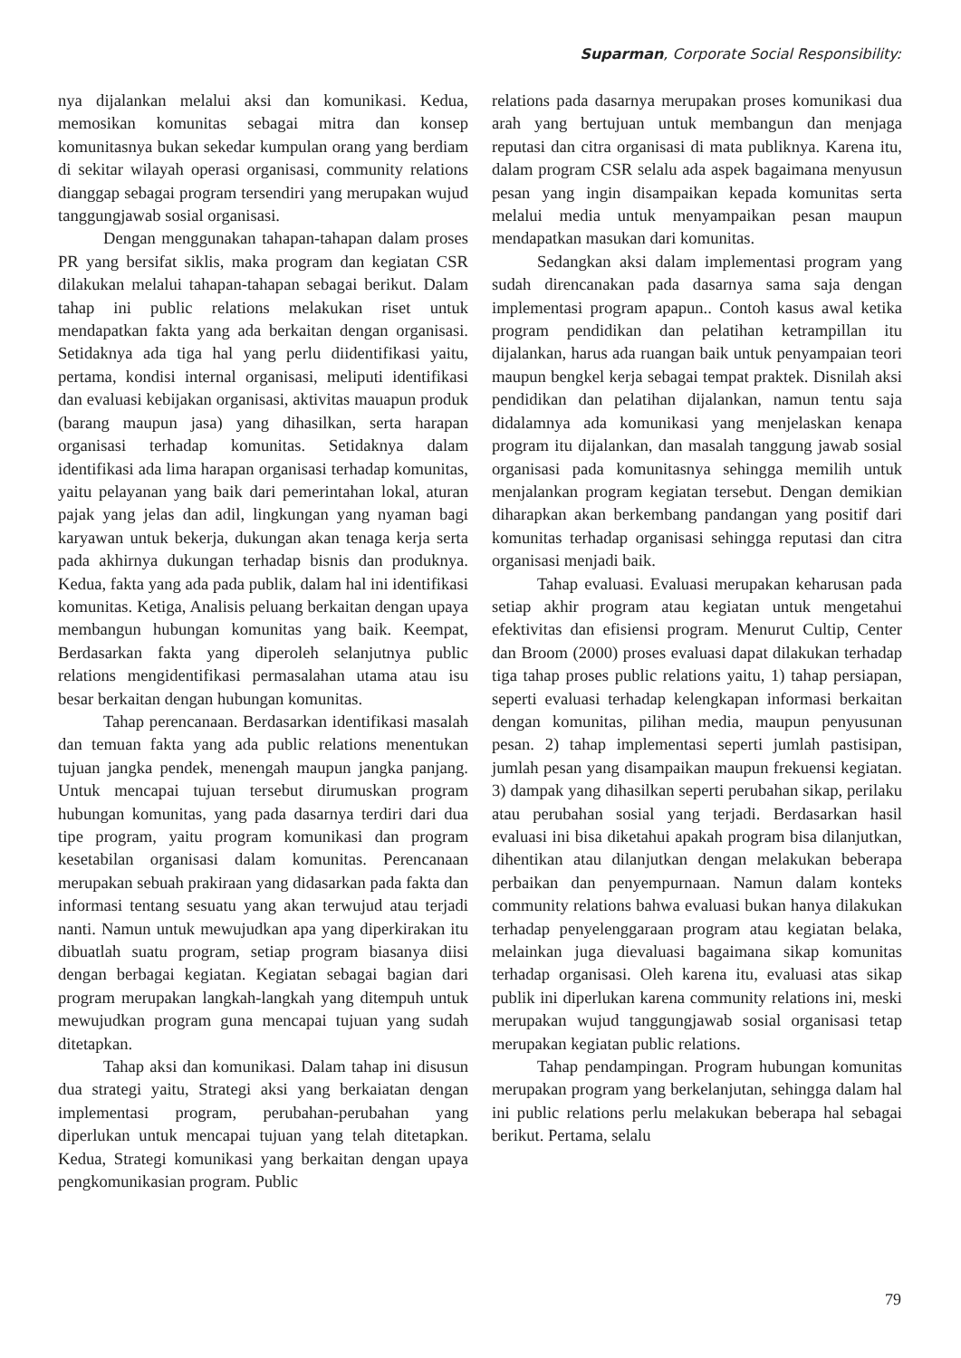Suparman, Corporate Social Responsibility:
nya dijalankan melalui aksi dan komunikasi. Kedua, memosikan komunitas sebagai mitra dan konsep komunitasnya bukan sekedar kumpulan orang yang berdiam di sekitar wilayah operasi organisasi, community relations dianggap sebagai program tersendiri yang merupakan wujud tanggungjawab sosial organisasi.
Dengan menggunakan tahapan-tahapan dalam proses PR yang bersifat siklis, maka program dan kegiatan CSR dilakukan melalui tahapan-tahapan sebagai berikut. Dalam tahap ini public relations melakukan riset untuk mendapatkan fakta yang ada berkaitan dengan organisasi. Setidaknya ada tiga hal yang perlu diidentifikasi yaitu, pertama, kondisi internal organisasi, meliputi identifikasi dan evaluasi kebijakan organisasi, aktivitas mauapun produk (barang maupun jasa) yang dihasilkan, serta harapan organisasi terhadap komunitas. Setidaknya dalam identifikasi ada lima harapan organisasi terhadap komunitas, yaitu pelayanan yang baik dari pemerintahan lokal, aturan pajak yang jelas dan adil, lingkungan yang nyaman bagi karyawan untuk bekerja, dukungan akan tenaga kerja serta pada akhirnya dukungan terhadap bisnis dan produknya. Kedua, fakta yang ada pada publik, dalam hal ini identifikasi komunitas. Ketiga, Analisis peluang berkaitan dengan upaya membangun hubungan komunitas yang baik. Keempat, Berdasarkan fakta yang diperoleh selanjutnya public relations mengidentifikasi permasalahan utama atau isu besar berkaitan dengan hubungan komunitas.
Tahap perencanaan. Berdasarkan identifikasi masalah dan temuan fakta yang ada public relations menentukan tujuan jangka pendek, menengah maupun jangka panjang. Untuk mencapai tujuan tersebut dirumuskan program hubungan komunitas, yang pada dasarnya terdiri dari dua tipe program, yaitu program komunikasi dan program kesetabilan organisasi dalam komunitas. Perencanaan merupakan sebuah prakiraan yang didasarkan pada fakta dan informasi tentang sesuatu yang akan terwujud atau terjadi nanti. Namun untuk mewujudkan apa yang diperkirakan itu dibuatlah suatu program, setiap program biasanya diisi dengan berbagai kegiatan. Kegiatan sebagai bagian dari program merupakan langkah-langkah yang ditempuh untuk mewujudkan program guna mencapai tujuan yang sudah ditetapkan.
Tahap aksi dan komunikasi. Dalam tahap ini disusun dua strategi yaitu, Strategi aksi yang berkaiatan dengan implementasi program, perubahan-perubahan yang diperlukan untuk mencapai tujuan yang telah ditetapkan. Kedua, Strategi komunikasi yang berkaitan dengan upaya pengkomunikasian program. Public
relations pada dasarnya merupakan proses komunikasi dua arah yang bertujuan untuk membangun dan menjaga reputasi dan citra organisasi di mata publiknya. Karena itu, dalam program CSR selalu ada aspek bagaimana menyusun pesan yang ingin disampaikan kepada komunitas serta melalui media untuk menyampaikan pesan maupun mendapatkan masukan dari komunitas.
Sedangkan aksi dalam implementasi program yang sudah direncanakan pada dasarnya sama saja dengan implementasi program apapun.. Contoh kasus awal ketika program pendidikan dan pelatihan ketrampillan itu dijalankan, harus ada ruangan baik untuk penyampaian teori maupun bengkel kerja sebagai tempat praktek. Disnilah aksi pendidikan dan pelatihan dijalankan, namun tentu saja didalamnya ada komunikasi yang menjelaskan kenapa program itu dijalankan, dan masalah tanggung jawab sosial organisasi pada komunitasnya sehingga memilih untuk menjalankan program kegiatan tersebut. Dengan demikian diharapkan akan berkembang pandangan yang positif dari komunitas terhadap organisasi sehingga reputasi dan citra organisasi menjadi baik.
Tahap evaluasi. Evaluasi merupakan keharusan pada setiap akhir program atau kegiatan untuk mengetahui efektivitas dan efisiensi program. Menurut Cultip, Center dan Broom (2000) proses evaluasi dapat dilakukan terhadap tiga tahap proses public relations yaitu, 1) tahap persiapan, seperti evaluasi terhadap kelengkapan informasi berkaitan dengan komunitas, pilihan media, maupun penyusunan pesan. 2) tahap implementasi seperti jumlah pastisipan, jumlah pesan yang disampaikan maupun frekuensi kegiatan. 3) dampak yang dihasilkan seperti perubahan sikap, perilaku atau perubahan sosial yang terjadi. Berdasarkan hasil evaluasi ini bisa diketahui apakah program bisa dilanjutkan, dihentikan atau dilanjutkan dengan melakukan beberapa perbaikan dan penyempurnaan. Namun dalam konteks community relations bahwa evaluasi bukan hanya dilakukan terhadap penyelenggaraan program atau kegiatan belaka, melainkan juga dievaluasi bagaimana sikap komunitas terhadap organisasi. Oleh karena itu, evaluasi atas sikap publik ini diperlukan karena community relations ini, meski merupakan wujud tanggungjawab sosial organisasi tetap merupakan kegiatan public relations.
Tahap pendampingan. Program hubungan komunitas merupakan program yang berkelanjutan, sehingga dalam hal ini public relations perlu melakukan beberapa hal sebagai berikut. Pertama, selalu
79